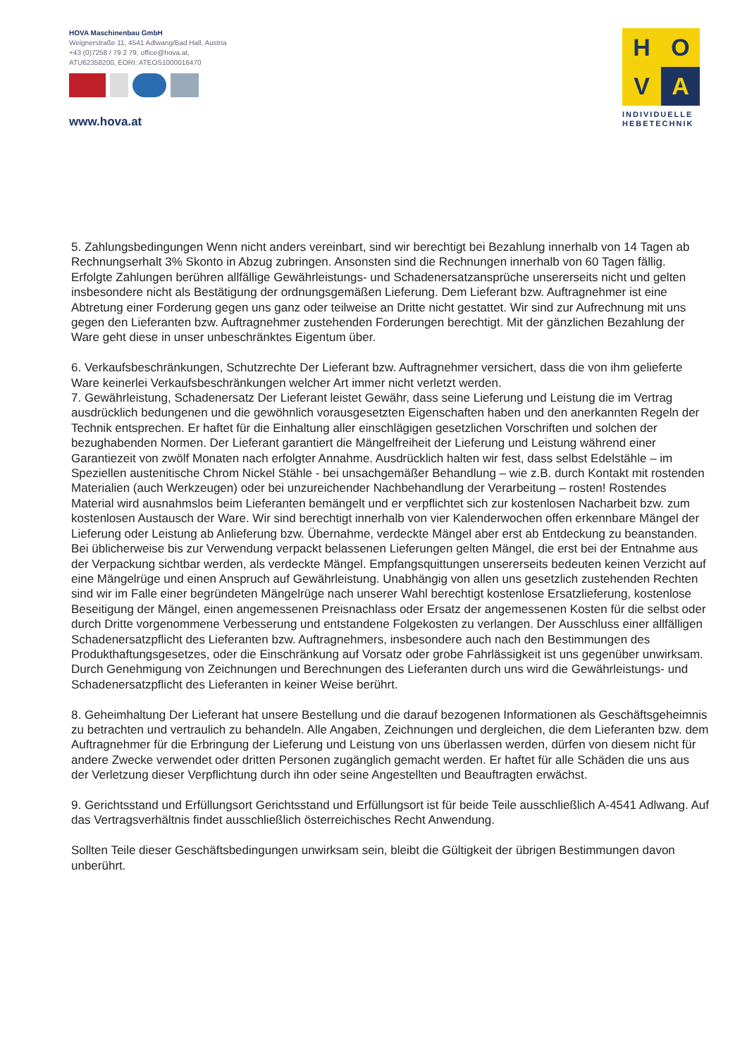HOVA Maschinenbau GmbH
Weignerstraße 11, 4541 Adlwang/Bad Hall, Austria
+43 (0)7258 / 79 2 79, office@hova.at,
ATU62358200, EORI: ATEOS1000016470
www.hova.at
H
O
V
A
INDIVIDUELLE
HEBETECHNIK
5. Zahlungsbedingungen Wenn nicht anders vereinbart, sind wir berechtigt bei Bezahlung innerhalb von 14 Tagen ab Rechnungserhalt 3% Skonto in Abzug zubringen. Ansonsten sind die Rechnungen innerhalb von 60 Tagen fällig. Erfolgte Zahlungen berühren allfällige Gewährleistungs- und Schadenersatzansprüche unsererseits nicht und gelten insbesondere nicht als Bestätigung der ordnungsgemäßen Lieferung. Dem Lieferant bzw. Auftragnehmer ist eine Abtretung einer Forderung gegen uns ganz oder teilweise an Dritte nicht gestattet. Wir sind zur Aufrechnung mit uns gegen den Lieferanten bzw. Auftragnehmer zustehenden Forderungen berechtigt. Mit der gänzlichen Bezahlung der Ware geht diese in unser unbeschränktes Eigentum über.
6. Verkaufsbeschränkungen, Schutzrechte Der Lieferant bzw. Auftragnehmer versichert, dass die von ihm gelieferte Ware keinerlei Verkaufsbeschränkungen welcher Art immer nicht verletzt werden.
7. Gewährleistung, Schadenersatz Der Lieferant leistet Gewähr, dass seine Lieferung und Leistung die im Vertrag ausdrücklich bedungenen und die gewöhnlich vorausgesetzten Eigenschaften haben und den anerkannten Regeln der Technik entsprechen. Er haftet für die Einhaltung aller einschlägigen gesetzlichen Vorschriften und solchen der bezughabenden Normen. Der Lieferant garantiert die Mängelfreiheit der Lieferung und Leistung während einer Garantiezeit von zwölf Monaten nach erfolgter Annahme. Ausdrücklich halten wir fest, dass selbst Edelstähle – im Speziellen austenitische Chrom Nickel Stähle - bei unsachgemäßer Behandlung – wie z.B. durch Kontakt mit rostenden Materialien (auch Werkzeugen) oder bei unzureichender Nachbehandlung der Verarbeitung – rosten! Rostendes Material wird ausnahmslos beim Lieferanten bemängelt und er verpflichtet sich zur kostenlosen Nacharbeit bzw. zum kostenlosen Austausch der Ware. Wir sind berechtigt innerhalb von vier Kalenderwochen offen erkennbare Mängel der Lieferung oder Leistung ab Anlieferung bzw. Übernahme, verdeckte Mängel aber erst ab Entdeckung zu beanstanden. Bei üblicherweise bis zur Verwendung verpackt belassenen Lieferungen gelten Mängel, die erst bei der Entnahme aus der Verpackung sichtbar werden, als verdeckte Mängel. Empfangsquittungen unsererseits bedeuten keinen Verzicht auf eine Mängelrüge und einen Anspruch auf Gewährleistung. Unabhängig von allen uns gesetzlich zustehenden Rechten sind wir im Falle einer begründeten Mängelrüge nach unserer Wahl berechtigt kostenlose Ersatzlieferung, kostenlose Beseitigung der Mängel, einen angemessenen Preisnachlass oder Ersatz der angemessenen Kosten für die selbst oder durch Dritte vorgenommene Verbesserung und entstandene Folgekosten zu verlangen. Der Ausschluss einer allfälligen Schadenersatzpflicht des Lieferanten bzw. Auftragnehmers, insbesondere auch nach den Bestimmungen des Produkthaftungsgesetzes, oder die Einschränkung auf Vorsatz oder grobe Fahrlässigkeit ist uns gegenüber unwirksam. Durch Genehmigung von Zeichnungen und Berechnungen des Lieferanten durch uns wird die Gewährleistungs- und Schadenersatzpflicht des Lieferanten in keiner Weise berührt.
8. Geheimhaltung Der Lieferant hat unsere Bestellung und die darauf bezogenen Informationen als Geschäftsgeheimnis zu betrachten und vertraulich zu behandeln. Alle Angaben, Zeichnungen und dergleichen, die dem Lieferanten bzw. dem Auftragnehmer für die Erbringung der Lieferung und Leistung von uns überlassen werden, dürfen von diesem nicht für andere Zwecke verwendet oder dritten Personen zugänglich gemacht werden. Er haftet für alle Schäden die uns aus der Verletzung dieser Verpflichtung durch ihn oder seine Angestellten und Beauftragten erwächst.
9. Gerichtsstand und Erfüllungsort Gerichtsstand und Erfüllungsort ist für beide Teile ausschließlich A-4541 Adlwang. Auf das Vertragsverhältnis findet ausschließlich österreichisches Recht Anwendung.
Sollten Teile dieser Geschäftsbedingungen unwirksam sein, bleibt die Gültigkeit der übrigen Bestimmungen davon unberührt.